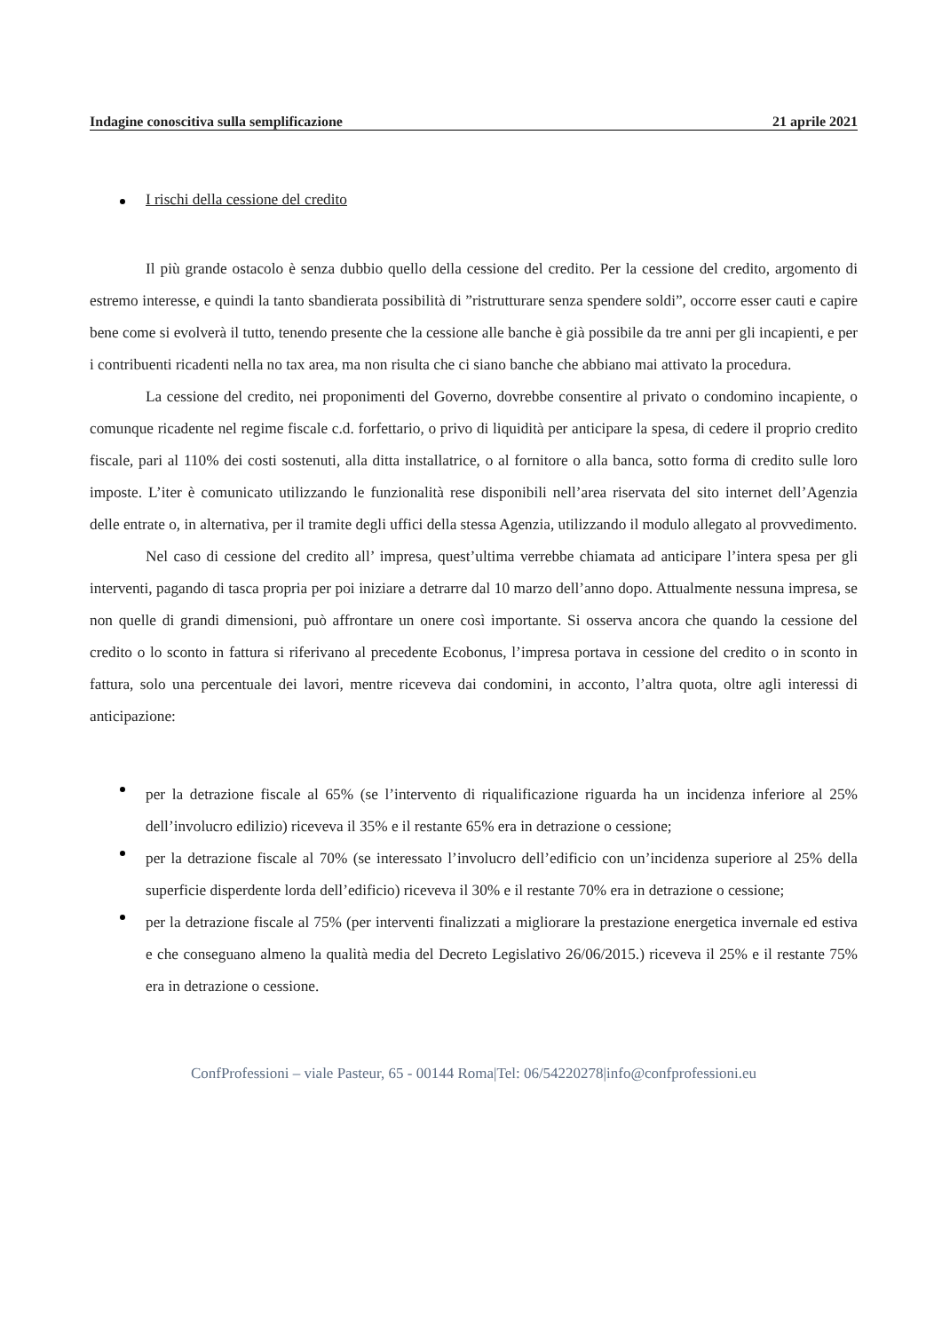Indagine conoscitiva sulla semplificazione 21 aprile 2021
I rischi della cessione del credito
Il più grande ostacolo è senza dubbio quello della cessione del credito. Per la cessione del credito, argomento di estremo interesse, e quindi la tanto sbandierata possibilità di ”ristrutturare senza spendere soldi”, occorre esser cauti e capire bene come si evolverà il tutto, tenendo presente che la cessione alle banche è già possibile da tre anni per gli incapienti, e per i contribuenti ricadenti nella no tax area, ma non risulta che ci siano banche che abbiano mai attivato la procedura.
La cessione del credito, nei proponimenti del Governo, dovrebbe consentire al privato o condomino incapiente, o comunque ricadente nel regime fiscale c.d. forfettario, o privo di liquidità per anticipare la spesa, di cedere il proprio credito fiscale, pari al 110% dei costi sostenuti, alla ditta installatrice, o al fornitore o alla banca, sotto forma di credito sulle loro imposte. L’iter è comunicato utilizzando le funzionalità rese disponibili nell’area riservata del sito internet dell’Agenzia delle entrate o, in alternativa, per il tramite degli uffici della stessa Agenzia, utilizzando il modulo allegato al provvedimento.
Nel caso di cessione del credito all’ impresa, quest’ultima verrebbe chiamata ad anticipare l’intera spesa per gli interventi, pagando di tasca propria per poi iniziare a detrarre dal 10 marzo dell’anno dopo. Attualmente nessuna impresa, se non quelle di grandi dimensioni, può affrontare un onere così importante. Si osserva ancora che quando la cessione del credito o lo sconto in fattura si riferivano al precedente Ecobonus, l’impresa portava in cessione del credito o in sconto in fattura, solo una percentuale dei lavori, mentre riceveva dai condomini, in acconto, l’altra quota, oltre agli interessi di anticipazione:
per la detrazione fiscale al 65% (se l’intervento di riqualificazione riguarda ha un incidenza inferiore al 25% dell’involucro edilizio) riceveva il 35% e il restante 65% era in detrazione o cessione;
per la detrazione fiscale al 70% (se interessato l’involucro dell’edificio con un’incidenza superiore al 25% della superficie disperdente lorda dell’edificio) riceveva il 30% e il restante 70% era in detrazione o cessione;
per la detrazione fiscale al 75% (per interventi finalizzati a migliorare la prestazione energetica invernale ed estiva e che conseguano almeno la qualità media del Decreto Legislativo 26/06/2015.) riceveva il 25% e il restante 75% era in detrazione o cessione.
ConfProfessioni – viale Pasteur, 65 - 00144 Roma|Tel: 06/54220278|info@confprofessioni.eu